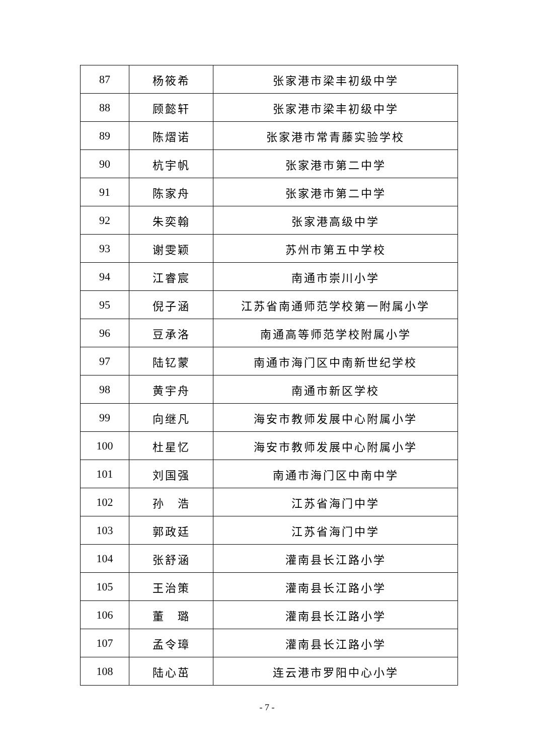| 87 | 杨筱希 | 张家港市梁丰初级中学 |
| 88 | 顾懿轩 | 张家港市梁丰初级中学 |
| 89 | 陈熠诺 | 张家港市常青藤实验学校 |
| 90 | 杭宇帆 | 张家港市第二中学 |
| 91 | 陈家舟 | 张家港市第二中学 |
| 92 | 朱奕翰 | 张家港高级中学 |
| 93 | 谢雯颖 | 苏州市第五中学校 |
| 94 | 江睿宸 | 南通市崇川小学 |
| 95 | 倪子涵 | 江苏省南通师范学校第一附属小学 |
| 96 | 豆承洛 | 南通高等师范学校附属小学 |
| 97 | 陆钇蒙 | 南通市海门区中南新世纪学校 |
| 98 | 黄宇舟 | 南通市新区学校 |
| 99 | 向继凡 | 海安市教师发展中心附属小学 |
| 100 | 杜星忆 | 海安市教师发展中心附属小学 |
| 101 | 刘国强 | 南通市海门区中南中学 |
| 102 | 孙 浩 | 江苏省海门中学 |
| 103 | 郭政廷 | 江苏省海门中学 |
| 104 | 张舒涵 | 灌南县长江路小学 |
| 105 | 王治策 | 灌南县长江路小学 |
| 106 | 董 璐 | 灌南县长江路小学 |
| 107 | 孟令璋 | 灌南县长江路小学 |
| 108 | 陆心茁 | 连云港市罗阳中心小学 |
- 7 -